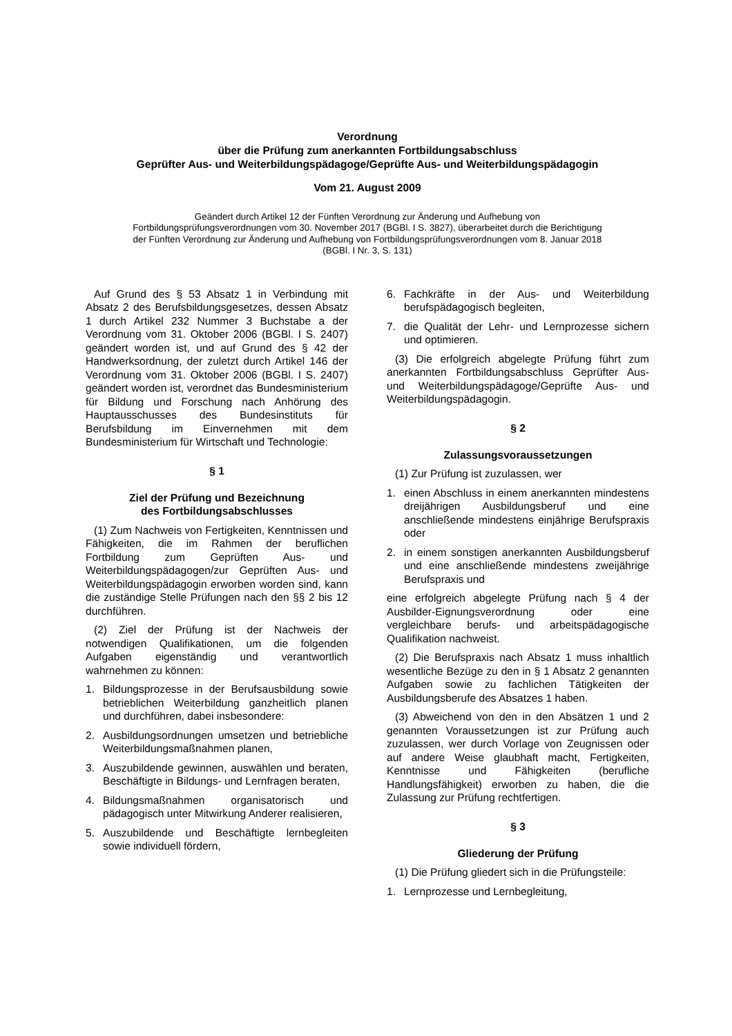Verordnung
über die Prüfung zum anerkannten Fortbildungsabschluss
Geprüfter Aus- und Weiterbildungspädagoge/Geprüfte Aus- und Weiterbildungspädagogin
Vom 21. August 2009
Geändert durch Artikel 12 der Fünften Verordnung zur Änderung und Aufhebung von
Fortbildungsprüfungsverordnungen vom 30. November 2017 (BGBl. I S. 3827), überarbeitet durch die Berichtigung
der Fünften Verordnung zur Änderung und Aufhebung von Fortbildungsprüfungsverordnungen vom 8. Januar 2018
(BGBl. I Nr. 3, S. 131)
Auf Grund des § 53 Absatz 1 in Verbindung mit Absatz 2 des Berufsbildungsgesetzes, dessen Absatz 1 durch Artikel 232 Nummer 3 Buchstabe a der Verordnung vom 31. Oktober 2006 (BGBl. I S. 2407) geändert worden ist, und auf Grund des § 42 der Handwerksordnung, der zuletzt durch Artikel 146 der Verordnung vom 31. Oktober 2006 (BGBl. I S. 2407) geändert worden ist, verordnet das Bundesministerium für Bildung und Forschung nach Anhörung des Hauptausschusses des Bundesinstituts für Berufsbildung im Einvernehmen mit dem Bundesministerium für Wirtschaft und Technologie:
§ 1
Ziel der Prüfung und Bezeichnung
des Fortbildungsabschlusses
(1) Zum Nachweis von Fertigkeiten, Kenntnissen und Fähigkeiten, die im Rahmen der beruflichen Fortbildung zum Geprüften Aus- und Weiterbildungspädagogen/zur Geprüften Aus- und Weiterbildungspädagogin erworben worden sind, kann die zuständige Stelle Prüfungen nach den §§ 2 bis 12 durchführen.
(2) Ziel der Prüfung ist der Nachweis der notwendigen Qualifikationen, um die folgenden Aufgaben eigenständig und verantwortlich wahrnehmen zu können:
1. Bildungsprozesse in der Berufsausbildung sowie betrieblichen Weiterbildung ganzheitlich planen und durchführen, dabei insbesondere:
2. Ausbildungsordnungen umsetzen und betriebliche Weiterbildungsmaßnahmen planen,
3. Auszubildende gewinnen, auswählen und beraten, Beschäftigte in Bildungs- und Lernfragen beraten,
4. Bildungsmaßnahmen organisatorisch und pädagogisch unter Mitwirkung Anderer realisieren,
5. Auszubildende und Beschäftigte lernbegleiten sowie individuell fördern,
6. Fachkräfte in der Aus- und Weiterbildung berufspädagogisch begleiten,
7. die Qualität der Lehr- und Lernprozesse sichern und optimieren.
(3) Die erfolgreich abgelegte Prüfung führt zum anerkannten Fortbildungsabschluss Geprüfter Aus- und Weiterbildungspädagoge/Geprüfte Aus- und Weiterbildungspädagogin.
§ 2
Zulassungsvoraussetzungen
(1) Zur Prüfung ist zuzulassen, wer
1. einen Abschluss in einem anerkannten mindestens dreijährigen Ausbildungsberuf und eine anschließende mindestens einjährige Berufspraxis oder
2. in einem sonstigen anerkannten Ausbildungsberuf und eine anschließende mindestens zweijährige Berufspraxis und
eine erfolgreich abgelegte Prüfung nach § 4 der Ausbilder-Eignungsverordnung oder eine vergleichbare berufs- und arbeitspädagogische Qualifikation nachweist.
(2) Die Berufspraxis nach Absatz 1 muss inhaltlich wesentliche Bezüge zu den in § 1 Absatz 2 genannten Aufgaben sowie zu fachlichen Tätigkeiten der Ausbildungsberufe des Absatzes 1 haben.
(3) Abweichend von den in den Absätzen 1 und 2 genannten Voraussetzungen ist zur Prüfung auch zuzulassen, wer durch Vorlage von Zeugnissen oder auf andere Weise glaubhaft macht, Fertigkeiten, Kenntnisse und Fähigkeiten (berufliche Handlungsfähigkeit) erworben zu haben, die die Zulassung zur Prüfung rechtfertigen.
§ 3
Gliederung der Prüfung
(1) Die Prüfung gliedert sich in die Prüfungsteile:
1. Lernprozesse und Lernbegleitung,